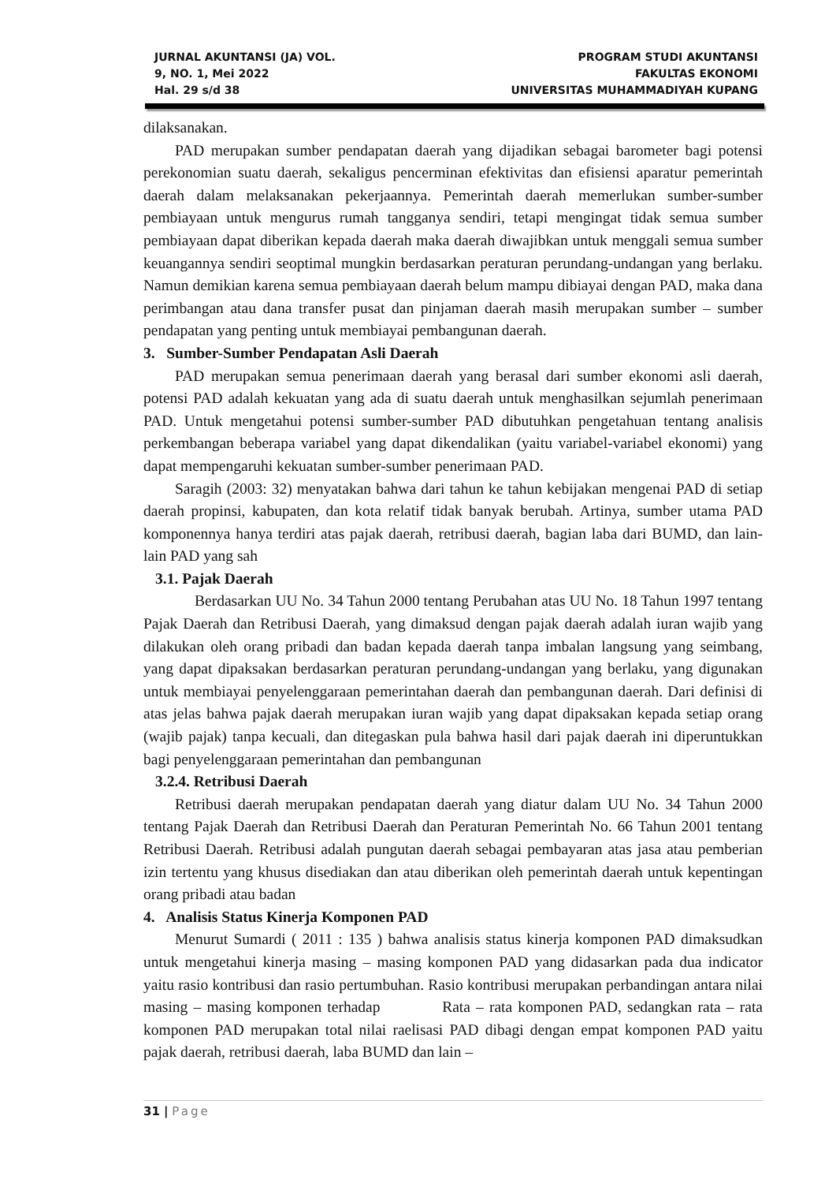JURNAL AKUNTANSI (JA) VOL.
9, NO. 1, Mei 2022
Hal. 29 s/d 38
PROGRAM STUDI AKUNTANSI
FAKULTAS EKONOMI
UNIVERSITAS MUHAMMADIYAH KUPANG
dilaksanakan.
PAD merupakan sumber pendapatan daerah yang dijadikan sebagai barometer bagi potensi perekonomian suatu daerah, sekaligus pencerminan efektivitas dan efisiensi aparatur pemerintah daerah dalam melaksanakan pekerjaannya. Pemerintah daerah memerlukan sumber-sumber pembiayaan untuk mengurus rumah tangganya sendiri, tetapi mengingat tidak semua sumber pembiayaan dapat diberikan kepada daerah maka daerah diwajibkan untuk menggali semua sumber keuangannya sendiri seoptimal mungkin berdasarkan peraturan perundang-undangan yang berlaku. Namun demikian karena semua pembiayaan daerah belum mampu dibiayai dengan PAD, maka dana perimbangan atau dana transfer pusat dan pinjaman daerah masih merupakan sumber – sumber pendapatan yang penting untuk membiayai pembangunan daerah.
3. Sumber-Sumber Pendapatan Asli Daerah
PAD merupakan semua penerimaan daerah yang berasal dari sumber ekonomi asli daerah, potensi PAD adalah kekuatan yang ada di suatu daerah untuk menghasilkan sejumlah penerimaan PAD. Untuk mengetahui potensi sumber-sumber PAD dibutuhkan pengetahuan tentang analisis perkembangan beberapa variabel yang dapat dikendalikan (yaitu variabel-variabel ekonomi) yang dapat mempengaruhi kekuatan sumber-sumber penerimaan PAD.
Saragih (2003: 32) menyatakan bahwa dari tahun ke tahun kebijakan mengenai PAD di setiap daerah propinsi, kabupaten, dan kota relatif tidak banyak berubah. Artinya, sumber utama PAD komponennya hanya terdiri atas pajak daerah, retribusi daerah, bagian laba dari BUMD, dan lain-lain PAD yang sah
3.1. Pajak Daerah
Berdasarkan UU No. 34 Tahun 2000 tentang Perubahan atas UU No. 18 Tahun 1997 tentang Pajak Daerah dan Retribusi Daerah, yang dimaksud dengan pajak daerah adalah iuran wajib yang dilakukan oleh orang pribadi dan badan kepada daerah tanpa imbalan langsung yang seimbang, yang dapat dipaksakan berdasarkan peraturan perundang-undangan yang berlaku, yang digunakan untuk membiayai penyelenggaraan pemerintahan daerah dan pembangunan daerah. Dari definisi di atas jelas bahwa pajak daerah merupakan iuran wajib yang dapat dipaksakan kepada setiap orang (wajib pajak) tanpa kecuali, dan ditegaskan pula bahwa hasil dari pajak daerah ini diperuntukkan bagi penyelenggaraan pemerintahan dan pembangunan
3.2.4. Retribusi Daerah
Retribusi daerah merupakan pendapatan daerah yang diatur dalam UU No. 34 Tahun 2000 tentang Pajak Daerah dan Retribusi Daerah dan Peraturan Pemerintah No. 66 Tahun 2001 tentang Retribusi Daerah. Retribusi adalah pungutan daerah sebagai pembayaran atas jasa atau pemberian izin tertentu yang khusus disediakan dan atau diberikan oleh pemerintah daerah untuk kepentingan orang pribadi atau badan
4. Analisis Status Kinerja Komponen PAD
Menurut Sumardi ( 2011 : 135 ) bahwa analisis status kinerja komponen PAD dimaksudkan untuk mengetahui kinerja masing – masing komponen PAD yang didasarkan pada dua indicator yaitu rasio kontribusi dan rasio pertumbuhan. Rasio kontribusi merupakan perbandingan antara nilai masing – masing komponen terhadap Rata – rata komponen PAD, sedangkan rata – rata komponen PAD merupakan total nilai raelisasi PAD dibagi dengan empat komponen PAD yaitu pajak daerah, retribusi daerah, laba BUMD dan lain –
31 | Page